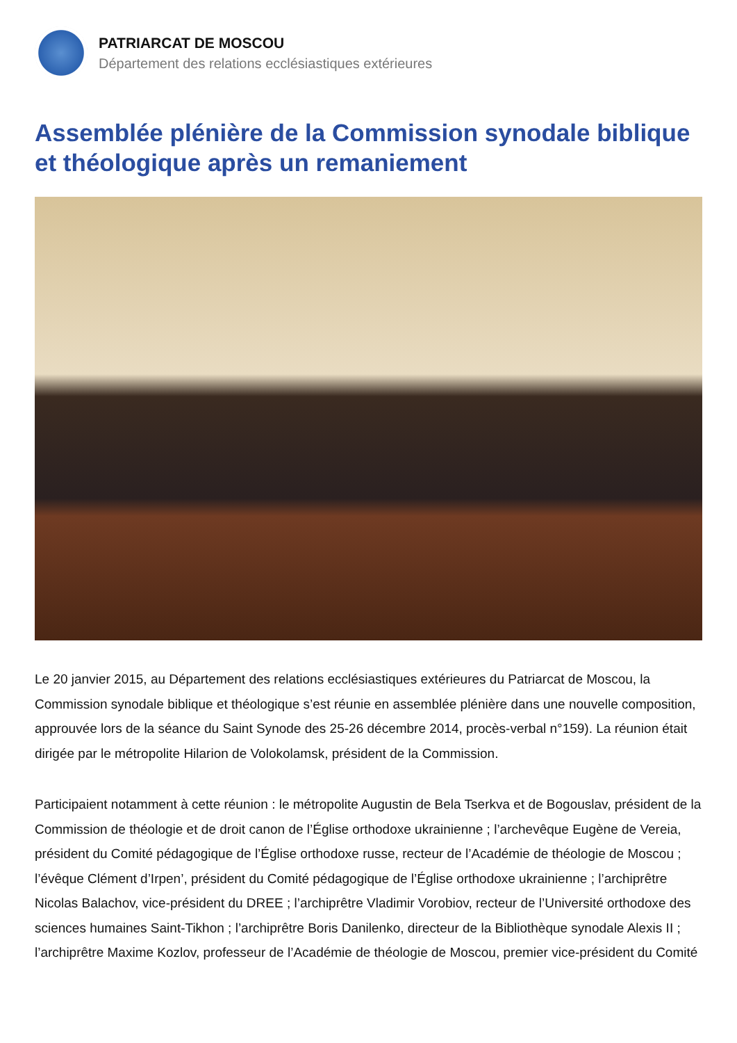PATRIARCAT DE MOSCOU
Département des relations ecclésiastiques extérieures
Assemblée plénière de la Commission synodale biblique et théologique après un remaniement
Le 20 janvier 2015, au Département des relations ecclésiastiques extérieures du Patriarcat de Moscou, la Commission synodale biblique et théologique s’est réunie en assemblée plénière dans une nouvelle composition, approuvée lors de la séance du Saint Synode des 25-26 décembre 2014, procès-verbal n°159). La réunion était dirigée par le métropolite Hilarion de Volokolamsk, président de la Commission.
Participaient notamment à cette réunion : le métropolite Augustin de Bela Tserkva et de Bogouslav, président de la Commission de théologie et de droit canon de l’Église orthodoxe ukrainienne ; l’archevêque Eugène de Vereia, président du Comité pédagogique de l’Église orthodoxe russe, recteur de l’Académie de théologie de Moscou ; l’évêque Clément d’Irpen’, président du Comité pédagogique de l’Église orthodoxe ukrainienne ; l’archiprêtre Nicolas Balachov, vice-président du DREE ; l’archiprêtre Vladimir Vorobiov, recteur de l’Université orthodoxe des sciences humaines Saint-Tikhon ; l’archiprêtre Boris Danilenko, directeur de la Bibliothèque synodale Alexis II ; l’archiprêtre Maxime Kozlov, professeur de l’Académie de théologie de Moscou, premier vice-président du Comité